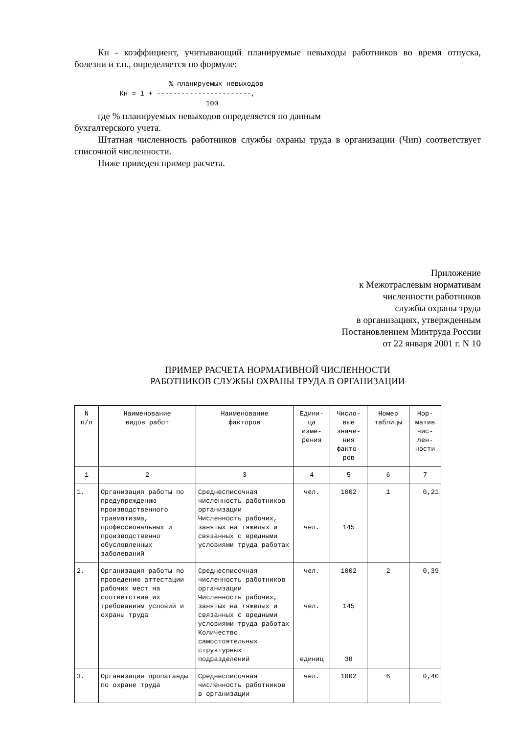Кн - коэффициент, учитывающий планируемые невыходы работников во время отпуска, болезни и т.п., определяется по формуле:
% планируемых невыходов Кн = 1 + -----------------------, 100
где % планируемых невыходов определяется по данным
бухгалтерского учета.
Штатная численность работников службы охраны труда в организации (Чип) соответствует списочной численности.
Ниже приведен пример расчета.
Приложение
к Межотраслевым нормативам
численности работников
службы охраны труда
в организациях, утвержденным
Постановлением Минтруда России
от 22 января 2001 г. N 10
ПРИМЕР РАСЧЕТА НОРМАТИВНОЙ ЧИСЛЕННОСТИ
РАБОТНИКОВ СЛУЖБЫ ОХРАНЫ ТРУДА В ОРГАНИЗАЦИИ
| N п/п | Наименование видов работ | Наименование факторов | Едини- ца изме- рения | Число- вые значе- ния факто- ров | Номер таблицы | Нор- матив чис- лен- ности |
| --- | --- | --- | --- | --- | --- | --- |
| 1 | 2 | 3 | 4 | 5 | 6 | 7 |
| 1. | Организация работы по предупреждению производственного травматизма, профессиональных и производственно обусловленных заболеваний | Среднесписочная численность работников организации Численность рабочих, занятых на тяжелых и связанных с вредными условиями труда работах | чел. чел. | 1002 145 | 1 | 0,21 |
| 2. | Организация работы по проведению аттестации рабочих мест на соответствие их требованиям условий и охраны труда | Среднесписочная численность работников организации Численность рабочих, занятых на тяжелых и связанных с вредными условиями труда работах Количество самостоятельных структурных подразделений | чел. чел. единиц | 1002 145 38 | 2 | 0,39 |
| 3. | Организация пропаганды по охране труда | Среднесписочная численность работников в организации | чел. | 1002 | 6 | 0,40 |